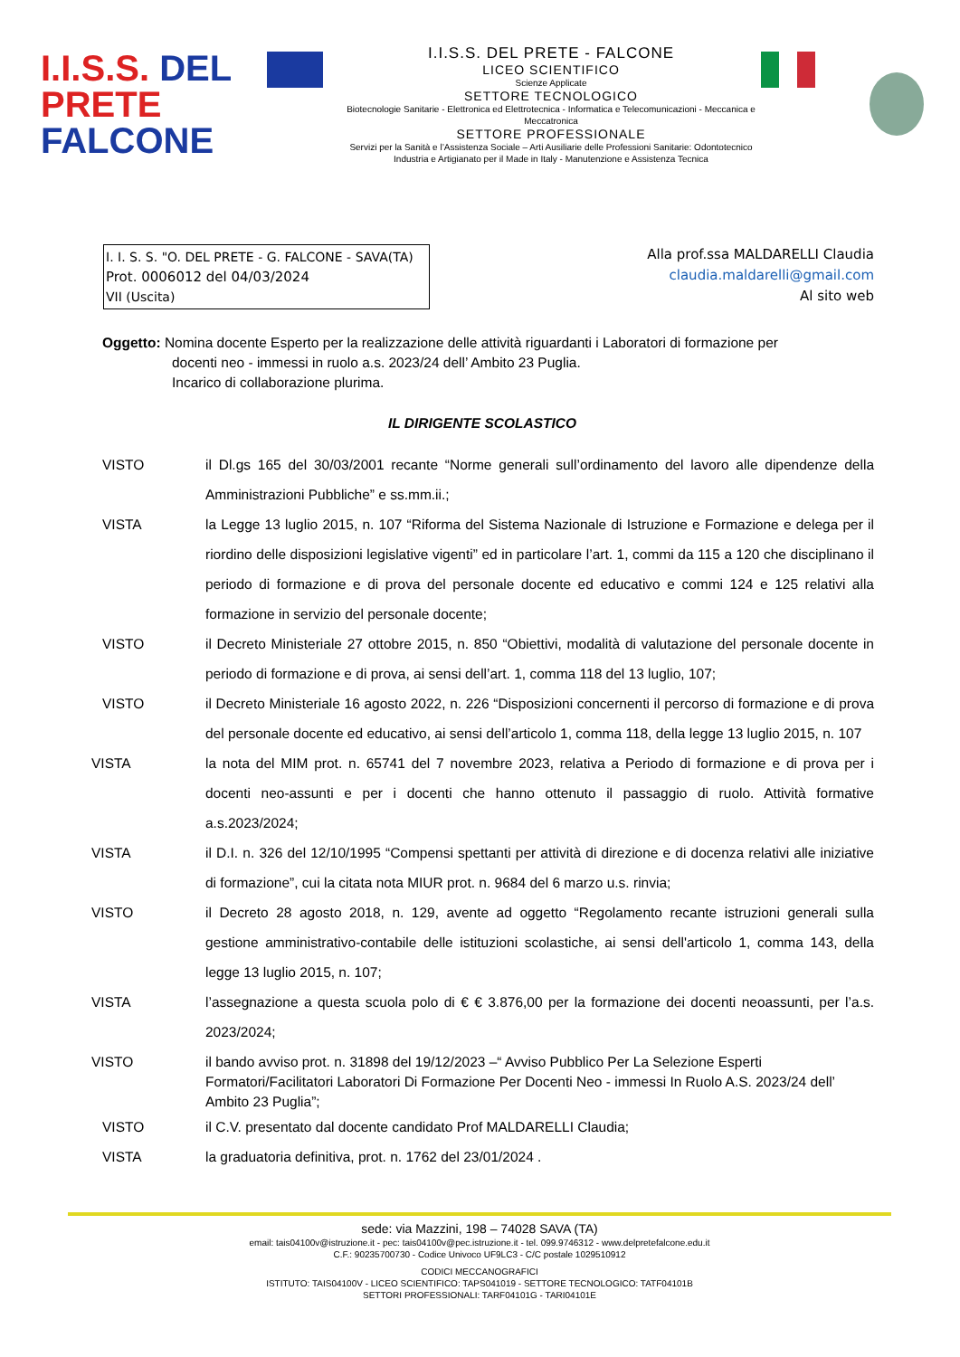I.I.S.S. DEL PRETE
FALCONE
I.I.S.S. DEL PRETE - FALCONE
LICEO SCIENTIFICO
Scienze Applicate
SETTORE TECNOLOGICO
Biotecnologie Sanitarie - Elettronica ed Elettrotecnica - Informatica e Telecomunicazioni - Meccanica e Meccatronica
SETTORE PROFESSIONALE
Servizi per la Sanità e l’Assistenza Sociale – Arti Ausiliarie delle Professioni Sanitarie: Odontotecnico
Industria e Artigianato per il Made in Italy - Manutenzione e Assistenza Tecnica
I. I. S. S. "O. DEL PRETE - G. FALCONE - SAVA(TA)
Prot. 0006012 del 04/03/2024
VII (Uscita)
Alla prof.ssa MALDARELLI Claudia
claudia.maldarelli@gmail.com
Al sito web
Oggetto: Nomina docente Esperto per la realizzazione delle attività riguardanti i Laboratori di formazione per
docenti neo - immessi in ruolo a.s. 2023/24 dell’ Ambito 23 Puglia.
Incarico di collaborazione plurima.
IL DIRIGENTE SCOLASTICO
VISTO il Dl.gs 165 del 30/03/2001 recante “Norme generali sull’ordinamento del lavoro alle dipendenze della Amministrazioni Pubbliche” e ss.mm.ii.;
VISTA la Legge 13 luglio 2015, n. 107 “Riforma del Sistema Nazionale di Istruzione e Formazione e delega per il riordino delle disposizioni legislative vigenti” ed in particolare l’art. 1, commi da 115 a 120 che disciplinano il periodo di formazione e di prova del personale docente ed educativo e commi 124 e 125 relativi alla formazione in servizio del personale docente;
VISTO il Decreto Ministeriale 27 ottobre 2015, n. 850 “Obiettivi, modalità di valutazione del personale docente in periodo di formazione e di prova, ai sensi dell’art. 1, comma 118 del 13 luglio, 107;
VISTO il Decreto Ministeriale 16 agosto 2022, n. 226 “Disposizioni concernenti il percorso di formazione e di prova del personale docente ed educativo, ai sensi dell’articolo 1, comma 118, della legge 13 luglio 2015, n. 107
VISTA la nota del MIM prot. n. 65741 del 7 novembre 2023, relativa a Periodo di formazione e di prova per i docenti neo-assunti e per i docenti che hanno ottenuto il passaggio di ruolo. Attività formative a.s.2023/2024;
VISTA il D.I. n. 326 del 12/10/1995 “Compensi spettanti per attività di direzione e di docenza relativi alle iniziative di formazione”, cui la citata nota MIUR prot. n. 9684 del 6 marzo u.s. rinvia;
VISTO il Decreto 28 agosto 2018, n. 129, avente ad oggetto “Regolamento recante istruzioni generali sulla gestione amministrativo-contabile delle istituzioni scolastiche, ai sensi dell'articolo 1, comma 143, della legge 13 luglio 2015, n. 107;
VISTA l’assegnazione a questa scuola polo di € € 3.876,00 per la formazione dei docenti neoassunti, per l’a.s. 2023/2024;
VISTO il bando avviso prot. n. 31898 del 19/12/2023 –“ Avviso Pubblico Per La Selezione Esperti Formatori/Facilitatori Laboratori Di Formazione Per Docenti Neo - immessi In Ruolo A.S. 2023/24 dell’ Ambito 23 Puglia”;
VISTO il C.V. presentato dal docente candidato Prof MALDARELLI Claudia;
VISTA la graduatoria definitiva, prot. n. 1762 del 23/01/2024 .
sede: via Mazzini, 198 – 74028 SAVA (TA)
email: tais04100v@istruzione.it - pec: tais04100v@pec.istruzione.it - tel. 099.9746312 - www.delpretefalcone.edu.it
C.F.: 90235700730 - Codice Univoco UF9LC3 - C/C postale 1029510912
CODICI MECCANOGRAFICI
ISTITUTO: TAIS04100V - LICEO SCIENTIFICO: TAPS041019 - SETTORE TECNOLOGICO: TATF04101B
SETTORI PROFESSIONALI: TARF04101G - TARI04101E